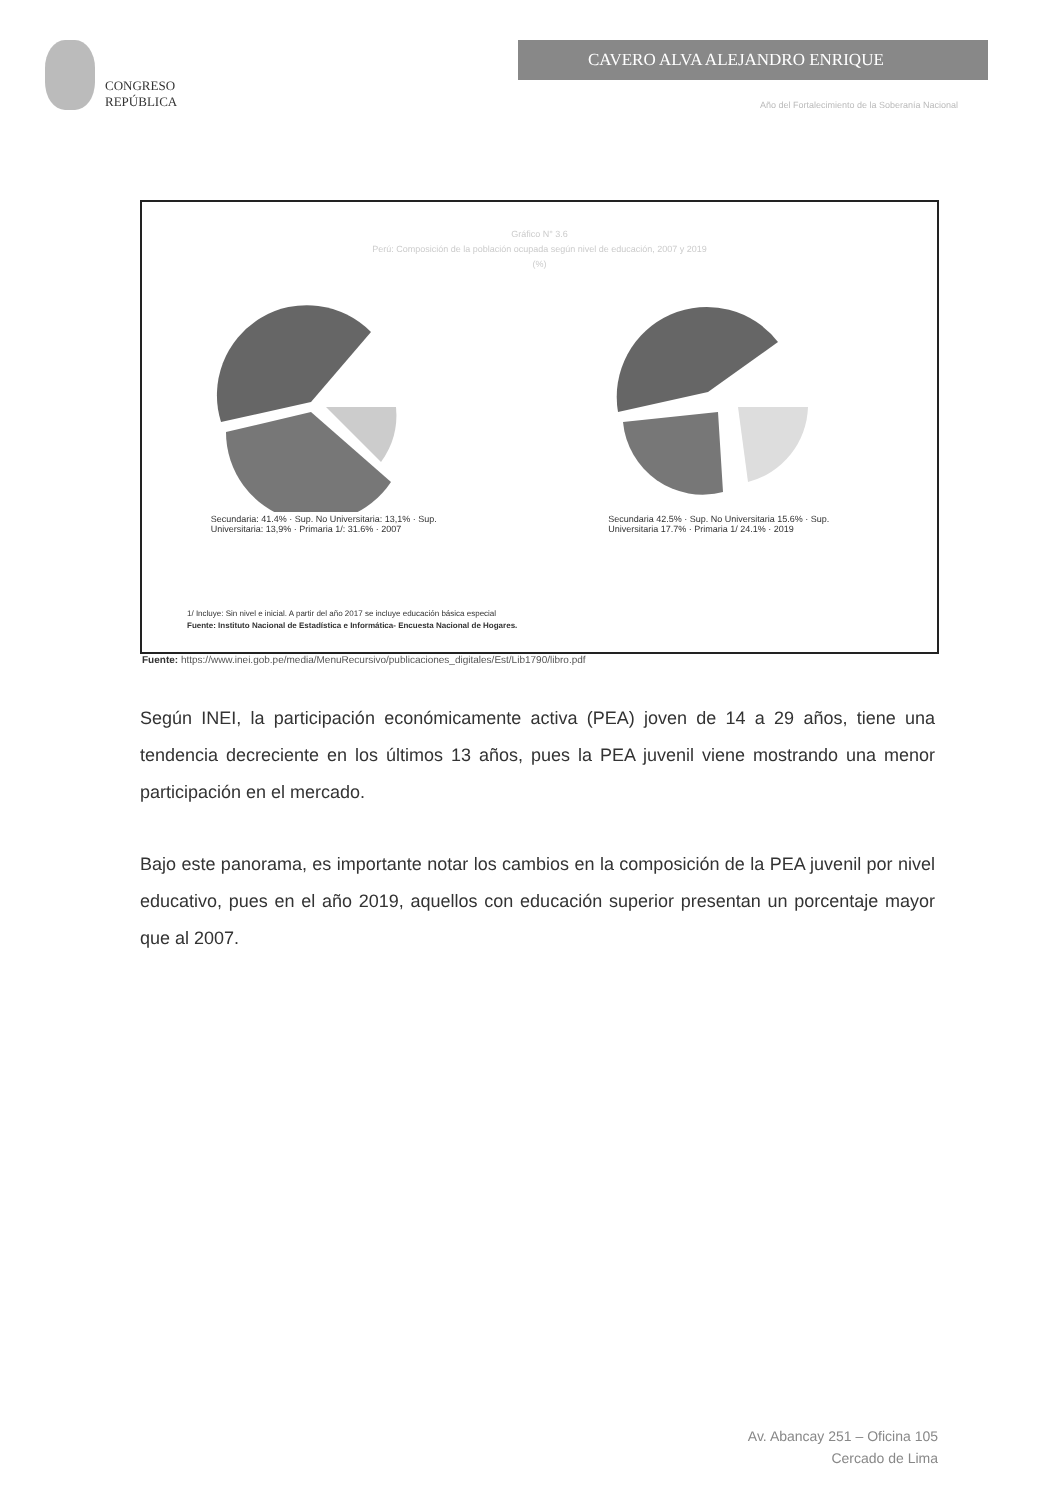CONGRESO
REPÚBLICA
CAVERO ALVA ALEJANDRO ENRIQUE
Año del Fortalecimiento de la Soberanía Nacional
Gráfico N° 3.6
Perú: Composición de la población ocupada según nivel de educación, 2007 y 2019
(%)
Secundaria: 41.4% · Sup. No Universitaria: 13,1% · Sup. Universitaria: 13,9% · Primaria 1/: 31.6% · 2007
Secundaria 42.5% · Sup. No Universitaria 15.6% · Sup. Universitaria 17.7% · Primaria 1/ 24.1% · 2019
1/ Incluye: Sin nivel e inicial. A partir del año 2017 se incluye educación básica especial
Fuente: Instituto Nacional de Estadística e Informática- Encuesta Nacional de Hogares.
Fuente: https://www.inei.gob.pe/media/MenuRecursivo/publicaciones_digitales/Est/Lib1790/libro.pdf
Según INEI, la participación económicamente activa (PEA) joven de 14 a 29 años, tiene una tendencia decreciente en los últimos 13 años, pues la PEA juvenil viene mostrando una menor participación en el mercado.
Bajo este panorama, es importante notar los cambios en la composición de la PEA juvenil por nivel educativo, pues en el año 2019, aquellos con educación superior presentan un porcentaje mayor que al 2007.
Av. Abancay 251 – Oficina 105
Cercado de Lima